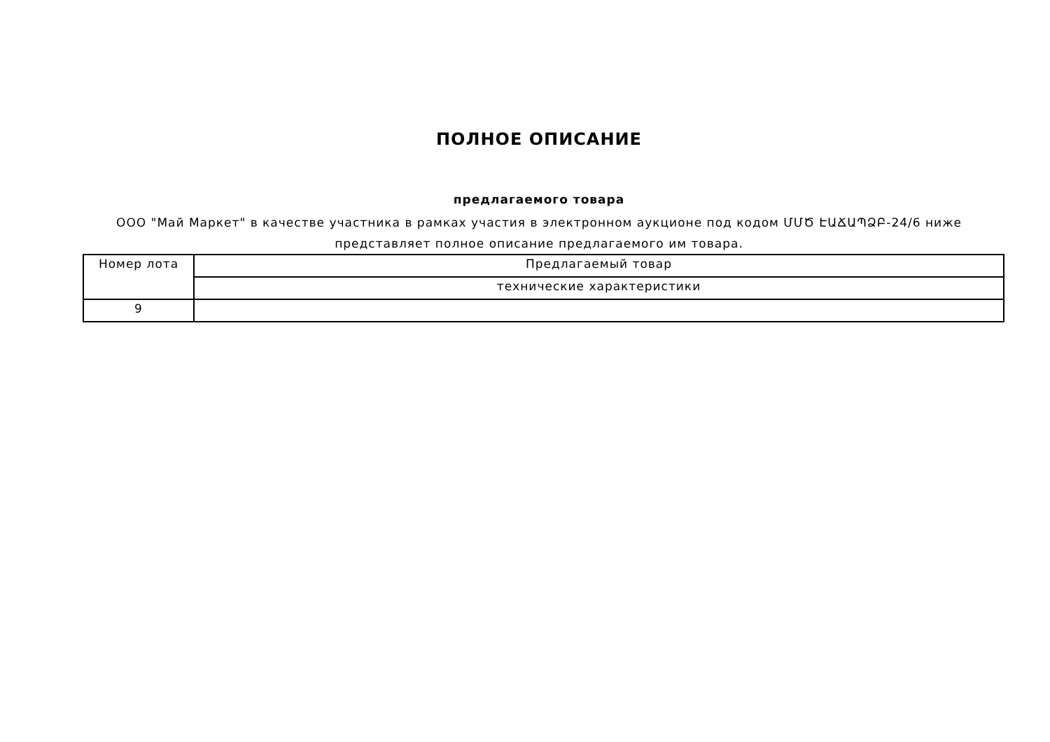ПОЛНОЕ ОПИСАНИЕ
предлагаемого товара
ООО "Май Маркет" в качестве участника в рамках участия в электронном аукционе под кодом ՄՄԾ ԷԱՃԱՊՁԲ-24/6 ниже представляет полное описание предлагаемого им товара.
| Номер лота | Предлагаемый товар |
| | технические характеристики |
| 9 | |